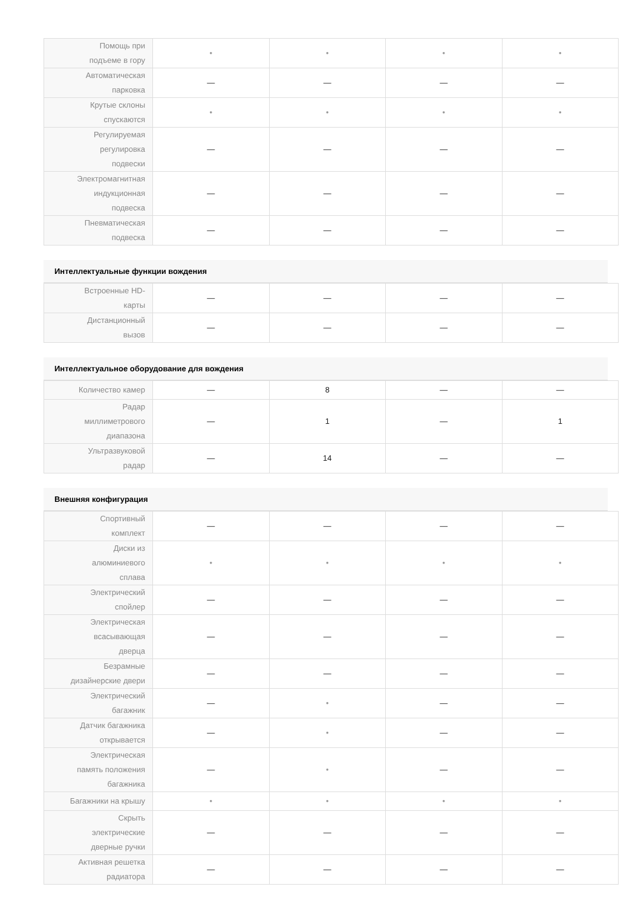| Помощь при подъеме в гору | • | • | • | • |
| Автоматическая парковка | — | — | — | — |
| Крутые склоны спускаются | • | • | • | • |
| Регулируемая регулировка подвески | — | — | — | — |
| Электромагнитная индукционная подвеска | — | — | — | — |
| Пневматическая подвеска | — | — | — | — |
Интеллектуальные функции вождения
| Встроенные HD-карты | — | — | — | — |
| Дистанционный вызов | — | — | — | — |
Интеллектуальное оборудование для вождения
| Количество камер | — | 8 | — | — |
| Радар миллиметрового диапазона | — | 1 | — | 1 |
| Ультразвуковой радар | — | 14 | — | — |
Внешняя конфигурация
| Спортивный комплект | — | — | — | — |
| Диски из алюминиевого сплава | • | • | • | • |
| Электрический спойлер | — | — | — | — |
| Электрическая всасывающая дверца | — | — | — | — |
| Безрамные дизайнерские двери | — | — | — | — |
| Электрический багажник | — | • | — | — |
| Датчик багажника открывается | — | • | — | — |
| Электрическая память положения багажника | — | • | — | — |
| Багажники на крышу | • | • | • | • |
| Скрыть электрические дверные ручки | — | — | — | — |
| Активная решетка радиатора | — | — | — | — |